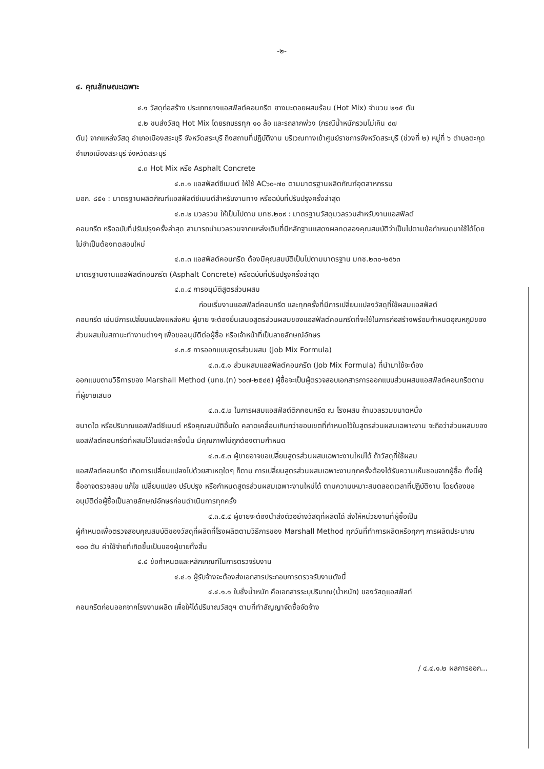-๒-
๔. คุณลักษณะเฉพาะ
๔.๑ วัสดุก่อสร้าง ประเภทยางแอสฟัลต์คอนกรีต ยางมะตอยผสมร้อน (Hot Mix) จำนวน ๒๑๕ ตัน
๔.๒ ขนส่งวัสดุ Hot Mix โดยรถบรรทุก ๑๐ ล้อ และรถลากพ่วง (กรณีน้ำหนักรวมไม่เกิน ๔๗
ตัน) จากแหล่งวัสดุ อำเภอเมืองสระบุรี จังหวัดสระบุรี ถึงสถานที่ปฏิบัติงาน บริเวณทางเข้าศูนย์ราชการจังหวัดสระบุรี (ช่วงที่ ๒) หมู่ที่ ๖ ตำบลตะกุด อำเภอเมืองสระบุรี จังหวัดสระบุรี
๔.๓ Hot Mix หรือ Asphalt Concrete
๔.๓.๑ แอสฟัลต์ซีเมนต์ ให้ใช้ AC๖๐-๗๐ ตามมาตรฐานผลิตภัณฑ์อุตสาหกรรม
มอก. ๘๕๑ : มาตรฐานผลิตภัณฑ์แอสฟัลต์ซีเมนต์สำหรับงานทาง หรือฉบับที่ปรับปรุงครั้งล่าสุด
๔.๓.๒ มวลรวม ให้เป็นไปตาม มทช.๒๐๙ : มาตรฐานวัสดุมวลรวมสำหรับงานแอสฟัลต์
คอนกรีต หรือฉบับที่ปรับปรุงครั้งล่าสุด สามารถนำมวลรวมจากแหล่งเดิมที่มีหลักฐานแสดงผลทดลองคุณสมบัติว่าเป็นไปตามข้อกำหนดมาใช้ได้โดยไม่จำเป็นต้องทดสอบใหม่
๔.๓.๓ แอสฟัลต์คอนกรีต ต้องมีคุณสมบัติเป็นไปตามมาตรฐาน มทช.๒๓๐-๒๕๖๓
มาตรฐานงานแอสฟัลต์คอนกรีต (Asphalt Concrete) หรือฉบับที่ปรับปรุงครั้งล่าสุด
๔.๓.๔ การอนุมัติสูตรส่วนผสม
ก่อนเริ่มงานแอสฟัลต์คอนกรีต และทุกครั้งที่มีการเปลี่ยนแปลงวัสดุที่ใช้ผสมแอสฟัลต์
คอนกรีต เช่นมีการเปลี่ยนแปลงแหล่งหิน ผู้ขาย จะต้องยื่นเสนอสูตรส่วนผสมของแอสฟัลต์คอนกรีตที่จะใช้ในการก่อสร้างพร้อมกำหนดอุณหภูมิของส่วนผสมในสถานะทำงานต่างๆ เพื่อขออนุมัติต่อผู้ซื้อ หรือเจ้าหน้าที่เป็นลายลักษณ์อักษร
๔.๓.๕ การออกแบบสูตรส่วนผสม (Job Mix Formula)
๔.๓.๕.๑ ส่วนผสมแอสฟัลต์คอนกรีต (Job Mix Formula) ที่นำมาใช้จะต้อง
ออกแบบตามวิธีการของ Marshall Method (มทช.(ท) ๖๐๗-๒๕๔๕) ผู้ซื้อจะเป็นผู้ตรวจสอบเอกสารการออกแบบส่วนผสมแอสฟัลต์คอนกรีตตามที่ผู้ขายเสนอ
๔.๓.๕.๒ ในการผสมแอสฟัลต์ติกคอนกรีต ณ โรงผสม ถ้ามวลรวมขนาดหนึ่ง
ขนาดใด หรือปริมาณแอสฟัลต์ซีเมนต์ หรือคุณสมบัติอื่นใด คลาดเคลื่อนเกินกว่าขอบเขตที่กำหนดไว้ในสูตรส่วนผสมเฉพาะงาน จะถือว่าส่วนผสมของแอสฟัลต์คอนกรีตที่ผสมไว้ในแต่ละครั้งนั้น มีคุณภาพไม่ถูกต้องตามกำหนด
๔.๓.๕.๓ ผู้ขายอาจขอเปลี่ยนสูตรส่วนผสมเฉพาะงานใหม่ได้ ถ้าวัสดุที่ใช้ผสม
แอสฟัลต์คอนกรีต เกิดการเปลี่ยนแปลงไปด้วยสาเหตุใดๆ ก็ตาม การเปลี่ยนสูตรส่วนผสมเฉพาะงานทุกครั้งต้องได้รับความเห็นชอบจากผู้ซื้อ ทั้งนี้ผู้ซื้ออาจตรวจสอบ แก้ไข เปลี่ยนแปลง ปรับปรุง หรือกำหนดสูตรส่วนผสมเฉพาะงานใหม่ได้ ตามความเหมาะสมตลอดเวลาที่ปฏิบัติงาน โดยต้องขออนุมัติต่อผู้ซื้อเป็นลายลักษณ์อักษรก่อนดำเนินการทุกครั้ง
๔.๓.๕.๔ ผู้ขายจะต้องนำส่งตัวอย่างวัสดุที่ผลิตได้ ส่งให้หน่วยงานที่ผู้ซื้อเป็น
ผู้กำหนดเพื่อตรวจสอบคุณสมบัติของวัสดุที่ผลิตที่โรงผลิตตามวิธีการของ Marshall Method ทุกวันที่ทำการผลิตหรือทุกๆ การผลิตประมาณ ๑๐๐ ตัน ค่าใช้จ่ายที่เกิดขึ้นเป็นของผู้ขายทั้งสิ้น
๔.๔ ข้อกำหนดและหลักเกณฑ์ในการตรวจรับงาน
๔.๔.๑ ผู้รับจ้างจะต้องส่งเอกสารประกอบการตรวจรับงานดังนี้
๔.๔.๑.๑ ใบชั่งน้ำหนัก คือเอกสารระบุปริมาณ(น้ำหนัก) ของวัสดุแอสฟัลท์
คอนกรีตก่อนออกจากโรงงานผลิต เพื่อให้ได้ปริมาณวัสดุฯ ตามที่ทำสัญญาจัดซื้อจัดจ้าง
/ ๔.๔.๑.๒ ผลการออก...